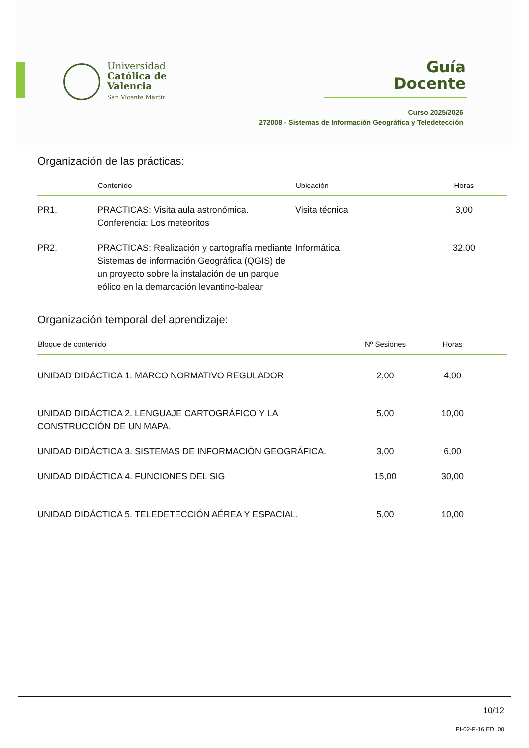Universidad
Católica de
Valencia
San Vicente Mártir
Guía
Docente
Curso 2025/2026
272008 - Sistemas de Información Geográfica y Teledetección
Organización de las prácticas:
| | Contenido | Ubicación | Horas |
| --- | --- | --- | --- |
| PR1. | PRACTICAS: Visita aula astronómica. Conferencia: Los meteoritos | Visita técnica | 3,00 |
| PR2. | PRACTICAS: Realización y cartografía mediante Sistemas de información Geográfica (QGIS) de un proyecto sobre la instalación de un parque eólico en la demarcación levantino-balear | Informática | 32,00 |
Organización temporal del aprendizaje:
| Bloque de contenido | Nº Sesiones | Horas | |
| --- | --- | --- | --- |
| UNIDAD DIDÁCTICA 1. MARCO NORMATIVO REGULADOR | 2,00 | 4,00 | |
| UNIDAD DIDÁCTICA 2. LENGUAJE CARTOGRÁFICO Y LA CONSTRUCCIÓN DE UN MAPA. | 5,00 | 10,00 | |
| UNIDAD DIDÁCTICA 3. SISTEMAS DE INFORMACIÓN GEOGRÁFICA. | 3,00 | 6,00 | |
| UNIDAD DIDÁCTICA 4. FUNCIONES DEL SIG | 15,00 | 30,00 | |
| UNIDAD DIDÁCTICA 5. TELEDETECCIÓN AÉREA Y ESPACIAL. | 5,00 | 10,00 | |
10/12
PI-02-F-16 ED. 00